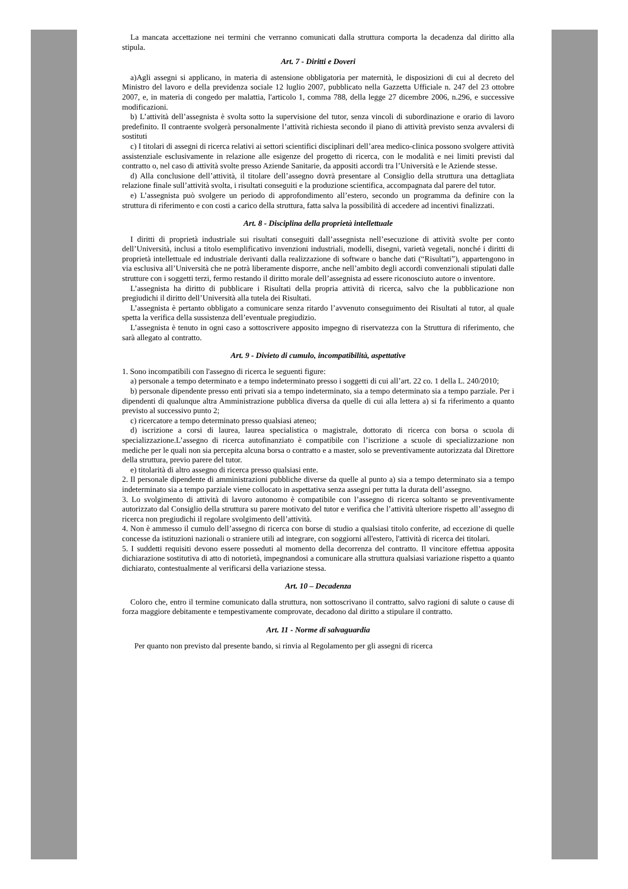La mancata accettazione nei termini che verranno comunicati dalla struttura comporta la decadenza dal diritto alla stipula.
Art. 7 - Diritti e Doveri
a)Agli assegni si applicano, in materia di astensione obbligatoria per maternità, le disposizioni di cui al decreto del Ministro del lavoro e della previdenza sociale 12 luglio 2007, pubblicato nella Gazzetta Ufficiale n. 247 del 23 ottobre 2007, e, in materia di congedo per malattia, l'articolo 1, comma 788, della legge 27 dicembre 2006, n.296, e successive modificazioni.
b) L’attività dell’assegnista è svolta sotto la supervisione del tutor, senza vincoli di subordinazione e orario di lavoro predefinito. Il contraente svolgerà personalmente l’attività richiesta secondo il piano di attività previsto senza avvalersi di sostituti
c) I titolari di assegni di ricerca relativi ai settori scientifici disciplinari dell’area medico-clinica possono svolgere attività assistenziale esclusivamente in relazione alle esigenze del progetto di ricerca, con le modalità e nei limiti previsti dal contratto o, nel caso di attività svolte presso Aziende Sanitarie, da appositi accordi tra l’Università e le Aziende stesse.
d) Alla conclusione dell’attività, il titolare dell’assegno dovrà presentare al Consiglio della struttura una dettagliata relazione finale sull’attività svolta, i risultati conseguiti e la produzione scientifica, accompagnata dal parere del tutor.
e) L’assegnista può svolgere un periodo di approfondimento all’estero, secondo un programma da definire con la struttura di riferimento e con costi a carico della struttura, fatta salva la possibilità di accedere ad incentivi finalizzati.
Art. 8 - Disciplina della proprietà intellettuale
I diritti di proprietà industriale sui risultati conseguiti dall’assegnista nell’esecuzione di attività svolte per conto dell’Università, inclusi a titolo esemplificativo invenzioni industriali, modelli, disegni, varietà vegetali, nonché i diritti di proprietà intellettuale ed industriale derivanti dalla realizzazione di software o banche dati (“Risultati”), appartengono in via esclusiva all’Università che ne potrà liberamente disporre, anche nell’ambito degli accordi convenzionali stipulati dalle strutture con i soggetti terzi, fermo restando il diritto morale dell’assegnista ad essere riconosciuto autore o inventore.
L’assegnista ha diritto di pubblicare i Risultati della propria attività di ricerca, salvo che la pubblicazione non pregiudichi il diritto dell’Università alla tutela dei Risultati.
L’assegnista è pertanto obbligato a comunicare senza ritardo l’avvenuto conseguimento dei Risultati al tutor, al quale spetta la verifica della sussistenza dell’eventuale pregiudizio.
L’assegnista è tenuto in ogni caso a sottoscrivere apposito impegno di riservatezza con la Struttura di riferimento, che sarà allegato al contratto.
Art. 9 - Divieto di cumulo, incompatibilità, aspettative
1. Sono incompatibili con l'assegno di ricerca le seguenti figure:
a) personale a tempo determinato e a tempo indeterminato presso i soggetti di cui all’art. 22 co. 1 della L. 240/2010;
b) personale dipendente presso enti privati sia a tempo indeterminato, sia a tempo determinato sia a tempo parziale. Per i dipendenti di qualunque altra Amministrazione pubblica diversa da quelle di cui alla lettera a) si fa riferimento a quanto previsto al successivo punto 2;
c) ricercatore a tempo determinato presso qualsiasi ateneo;
d) iscrizione a corsi di laurea, laurea specialistica o magistrale, dottorato di ricerca con borsa o scuola di specializzazione.L’assegno di ricerca autofinanziato è compatibile con l’iscrizione a scuole di specializzazione non mediche per le quali non sia percepita alcuna borsa o contratto e a master, solo se preventivamente autorizzata dal Direttore della struttura, previo parere del tutor.
e) titolarità di altro assegno di ricerca presso qualsiasi ente.
2. Il personale dipendente di amministrazioni pubbliche diverse da quelle al punto a) sia a tempo determinato sia a tempo indeterminato sia a tempo parziale viene collocato in aspettativa senza assegni per tutta la durata dell’assegno.
3. Lo svolgimento di attività di lavoro autonomo è compatibile con l’assegno di ricerca soltanto se preventivamente autorizzato dal Consiglio della struttura su parere motivato del tutor e verifica che l’attività ulteriore rispetto all’assegno di ricerca non pregiudichi il regolare svolgimento dell’attività.
4. Non è ammesso il cumulo dell’assegno di ricerca con borse di studio a qualsiasi titolo conferite, ad eccezione di quelle concesse da istituzioni nazionali o straniere utili ad integrare, con soggiorni all'estero, l'attività di ricerca dei titolari.
5. I suddetti requisiti devono essere posseduti al momento della decorrenza del contratto. Il vincitore effettua apposita dichiarazione sostitutiva di atto di notorietà, impegnandosi a comunicare alla struttura qualsiasi variazione rispetto a quanto dichiarato, contestualmente al verificarsi della variazione stessa.
Art. 10 – Decadenza
Coloro che, entro il termine comunicato dalla struttura, non sottoscrivano il contratto, salvo ragioni di salute o cause di forza maggiore debitamente e tempestivamente comprovate, decadono dal diritto a stipulare il contratto.
Art. 11 - Norme di salvaguardia
Per quanto non previsto dal presente bando, si rinvia al Regolamento per gli assegni di ricerca